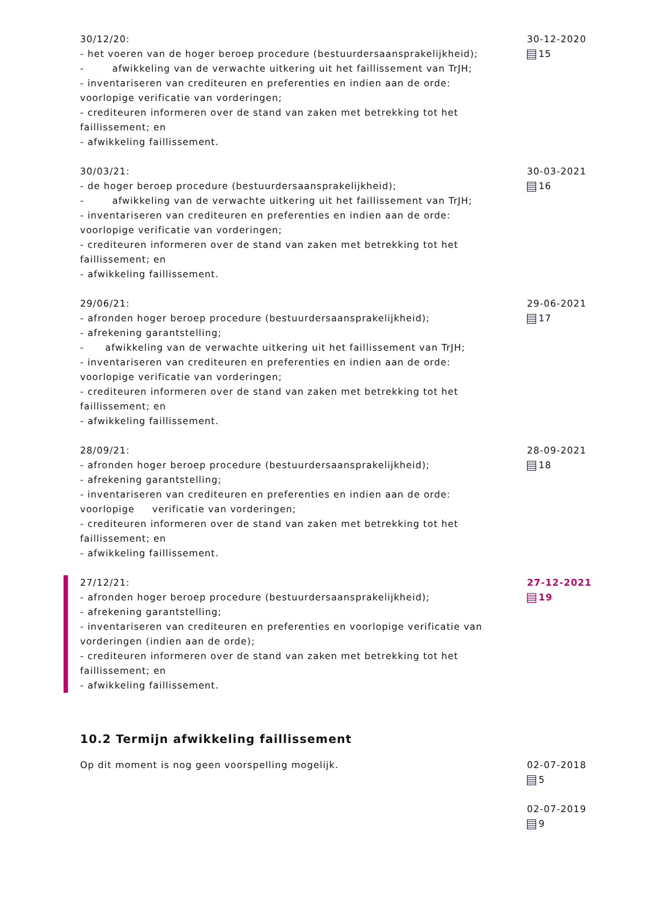30/12/20:
- het voeren van de hoger beroep procedure (bestuurdersaansprakelijkheid);
- afwikkeling van de verwachte uitkering uit het faillissement van TrJH;
- inventariseren van crediteuren en preferenties en indien aan de orde: voorlopige verificatie van vorderingen;
- crediteuren informeren over de stand van zaken met betrekking tot het faillissement; en
- afwikkeling faillissement.
30-12-2020
15
30/03/21:
- de hoger beroep procedure (bestuurdersaansprakelijkheid);
- afwikkeling van de verwachte uitkering uit het faillissement van TrJH;
- inventariseren van crediteuren en preferenties en indien aan de orde: voorlopige verificatie van vorderingen;
- crediteuren informeren over de stand van zaken met betrekking tot het faillissement; en
- afwikkeling faillissement.
30-03-2021
16
29/06/21:
- afronden hoger beroep procedure (bestuurdersaansprakelijkheid);
- afrekening garantstelling;
- afwikkeling van de verwachte uitkering uit het faillissement van TrJH;
- inventariseren van crediteuren en preferenties en indien aan de orde: voorlopige verificatie van vorderingen;
- crediteuren informeren over de stand van zaken met betrekking tot het faillissement; en
- afwikkeling faillissement.
29-06-2021
17
28/09/21:
- afronden hoger beroep procedure (bestuurdersaansprakelijkheid);
- afrekening garantstelling;
- inventariseren van crediteuren en preferenties en indien aan de orde: voorlopige verificatie van vorderingen;
- crediteuren informeren over de stand van zaken met betrekking tot het faillissement; en
- afwikkeling faillissement.
28-09-2021
18
27/12/21:
- afronden hoger beroep procedure (bestuurdersaansprakelijkheid);
- afrekening garantstelling;
- inventariseren van crediteuren en preferenties en voorlopige verificatie van vorderingen (indien aan de orde);
- crediteuren informeren over de stand van zaken met betrekking tot het faillissement; en
- afwikkeling faillissement.
27-12-2021
19
10.2 Termijn afwikkeling faillissement
Op dit moment is nog geen voorspelling mogelijk. 02-07-2018
5
02-07-2019
9